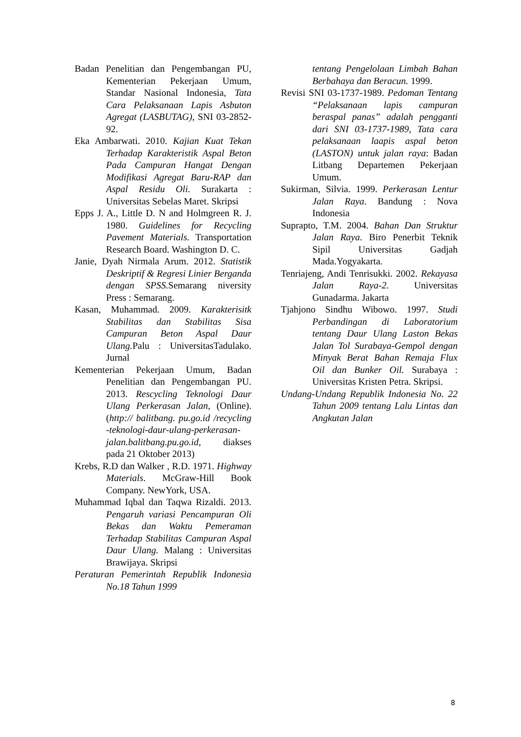Badan Penelitian dan Pengembangan PU, Kementerian Pekerjaan Umum, Standar Nasional Indonesia, Tata Cara Pelaksanaan Lapis Asbuton Agregat (LASBUTAG), SNI 03-2852-92.
Eka Ambarwati. 2010. Kajian Kuat Tekan Terhadap Karakteristik Aspal Beton Pada Campuran Hangat Dengan Modifikasi Agregat Baru-RAP dan Aspal Residu Oli. Surakarta : Universitas Sebelas Maret. Skripsi
Epps J. A., Little D. N and Holmgreen R. J. 1980. Guidelines for Recycling Pavement Materials. Transportation Research Board. Washington D. C.
Janie, Dyah Nirmala Arum. 2012. Statistik Deskriptif & Regresi Linier Berganda dengan SPSS. Semarang niversity Press : Semarang.
Kasan, Muhammad. 2009. Karakterisitk Stabilitas dan Stabilitas Sisa Campuran Beton Aspal Daur Ulang. Palu : UniversitasTadulako. Jurnal
Kementerian Pekerjaan Umum, Badan Penelitian dan Pengembangan PU. 2013. Rescycling Teknologi Daur Ulang Perkerasan Jalan, (Online). (http:// balitbang. pu.go.id /recycling -teknologi-daur-ulang-perkerasan-jalan.balitbang.pu.go.id, diakses pada 21 Oktober 2013)
Krebs, R.D dan Walker , R.D. 1971. Highway Materials. McGraw-Hill Book Company. NewYork, USA.
Muhammad Iqbal dan Taqwa Rizaldi. 2013. Pengaruh variasi Pencampuran Oli Bekas dan Waktu Pemeraman Terhadap Stabilitas Campuran Aspal Daur Ulang. Malang : Universitas Brawijaya. Skripsi
Peraturan Pemerintah Republik Indonesia No.18 Tahun 1999
tentang Pengelolaan Limbah Bahan Berbahaya dan Beracun. 1999.
Revisi SNI 03-1737-1989. Pedoman Tentang “Pelaksanaan lapis campuran beraspal panas” adalah pengganti dari SNI 03-1737-1989, Tata cara pelaksanaan laapis aspal beton (LASTON) untuk jalan raya: Badan Litbang Departemen Pekerjaan Umum.
Sukirman, Silvia. 1999. Perkerasan Lentur Jalan Raya. Bandung : Nova Indonesia
Suprapto, T.M. 2004. Bahan Dan Struktur Jalan Raya. Biro Penerbit Teknik Sipil Universitas Gadjah Mada.Yogyakarta.
Tenriajeng, Andi Tenrisukki. 2002. Rekayasa Jalan Raya-2. Universitas Gunadarma. Jakarta
Tjahjono Sindhu Wibowo. 1997. Studi Perbandingan di Laboratorium tentang Daur Ulang Laston Bekas Jalan Tol Surabaya-Gempol dengan Minyak Berat Bahan Remaja Flux Oil dan Bunker Oil. Surabaya : Universitas Kristen Petra. Skripsi.
Undang-Undang Republik Indonesia No. 22 Tahun 2009 tentang Lalu Lintas dan Angkutan Jalan
8